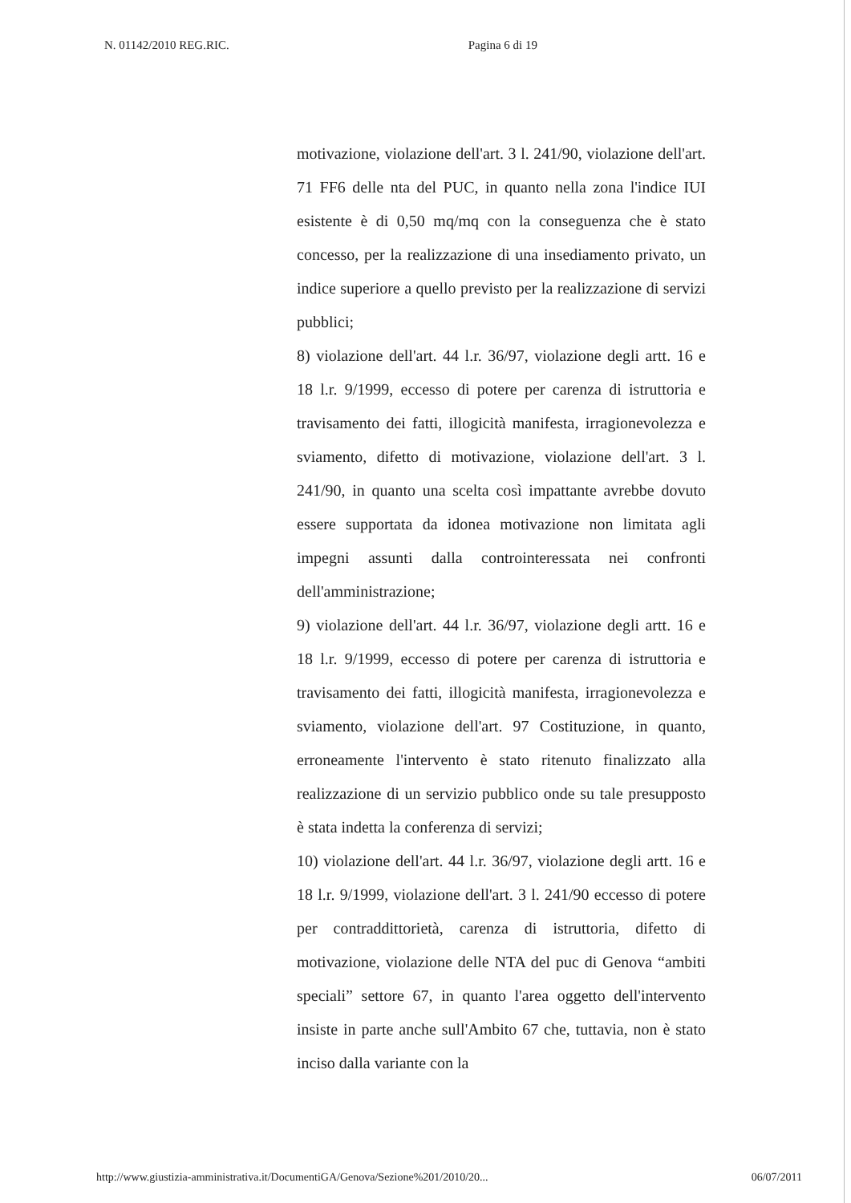N. 01142/2010 REG.RIC. Pagina 6 di 19
motivazione, violazione dell'art. 3 l. 241/90, violazione dell'art. 71 FF6 delle nta del PUC, in quanto nella zona l'indice IUI esistente è di 0,50 mq/mq con la conseguenza che è stato concesso, per la realizzazione di una insediamento privato, un indice superiore a quello previsto per la realizzazione di servizi pubblici;
8) violazione dell'art. 44 l.r. 36/97, violazione degli artt. 16 e 18 l.r. 9/1999, eccesso di potere per carenza di istruttoria e travisamento dei fatti, illogicità manifesta, irragionevolezza e sviamento, difetto di motivazione, violazione dell'art. 3 l. 241/90, in quanto una scelta così impattante avrebbe dovuto essere supportata da idonea motivazione non limitata agli impegni assunti dalla controinteressata nei confronti dell'amministrazione;
9) violazione dell'art. 44 l.r. 36/97, violazione degli artt. 16 e 18 l.r. 9/1999, eccesso di potere per carenza di istruttoria e travisamento dei fatti, illogicità manifesta, irragionevolezza e sviamento, violazione dell'art. 97 Costituzione, in quanto, erroneamente l'intervento è stato ritenuto finalizzato alla realizzazione di un servizio pubblico onde su tale presupposto è stata indetta la conferenza di servizi;
10) violazione dell'art. 44 l.r. 36/97, violazione degli artt. 16 e 18 l.r. 9/1999, violazione dell'art. 3 l. 241/90 eccesso di potere per contraddittorietà, carenza di istruttoria, difetto di motivazione, violazione delle NTA del puc di Genova “ambiti speciali” settore 67, in quanto l'area oggetto dell'intervento insiste in parte anche sull'Ambito 67 che, tuttavia, non è stato inciso dalla variante con la
http://www.giustizia-amministrativa.it/DocumentiGA/Genova/Sezione%201/2010/20... 06/07/2011